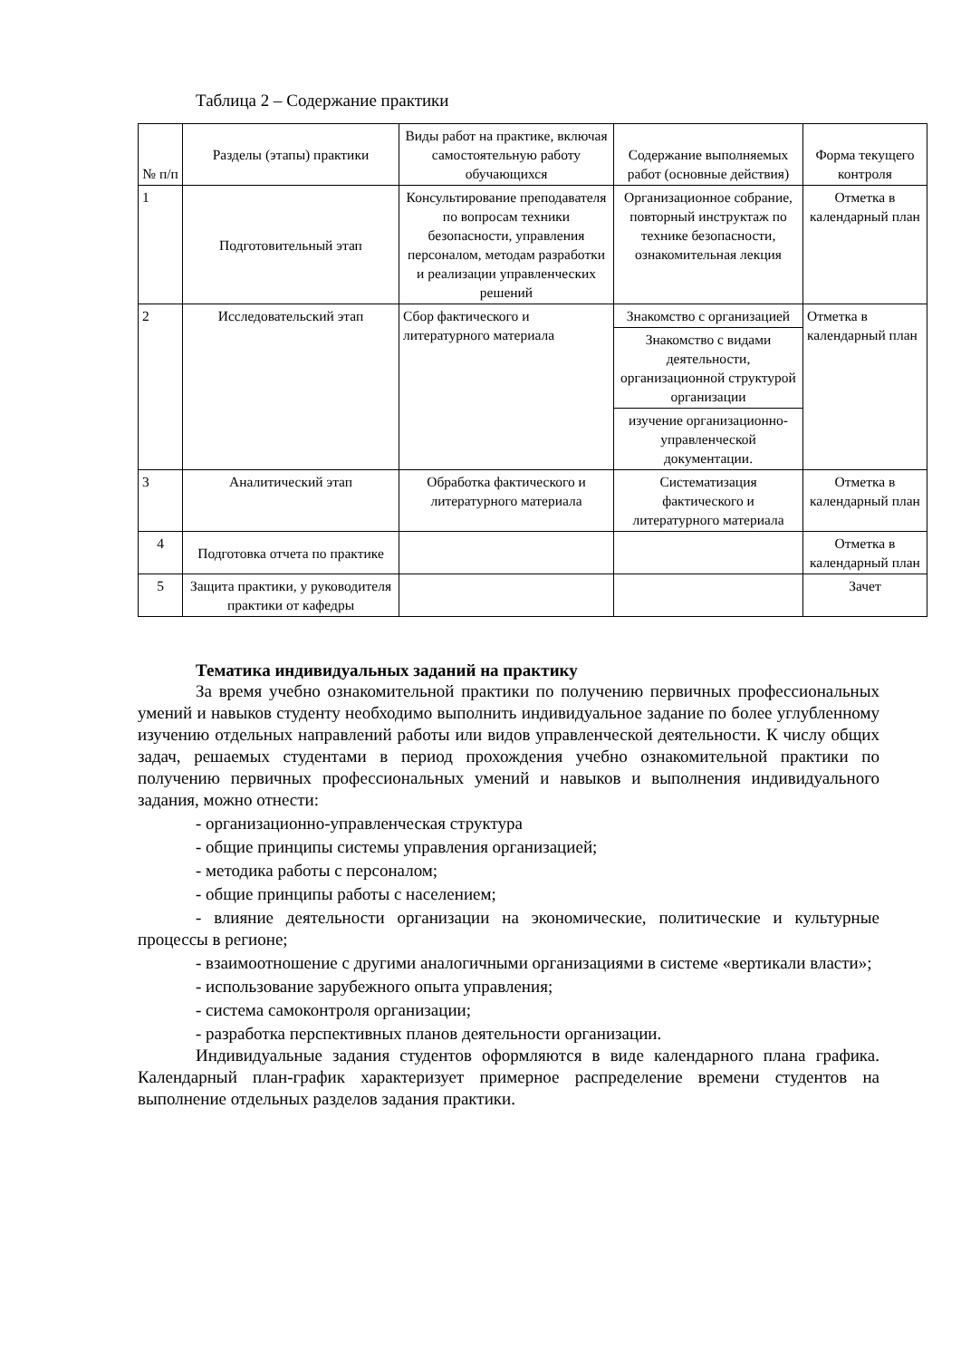Таблица 2 – Содержание практики
| № п/п | Разделы (этапы) практики | Виды работ на практике, включая самостоятельную работу обучающихся | Содержание выполняемых работ (основные действия) | Форма текущего контроля |
| --- | --- | --- | --- | --- |
| 1 | Подготовительный этап | Консультирование преподавателя по вопросам техники безопасности, управления персоналом, методам разработки и реализации управленческих решений | Организационное собрание, повторный инструктаж по технике безопасности, ознакомительная лекция | Отметка в календарный план |
| 2 | Исследовательский этап | Сбор фактического и литературного материала | Знакомство с организацией | Отметка в календарный план |
| | | | Знакомство с видами деятельности, организационной структурой организации | |
| | | | изучение организационно-управленческой документации. | |
| 3 | Аналитический этап | Обработка фактического и литературного материала | Систематизация фактического и литературного материала | Отметка в календарный план |
| 4 | Подготовка отчета по практике | | | Отметка в календарный план |
| 5 | Защита практики, у руководителя практики от кафедры | | | Зачет |
Тематика индивидуальных заданий на практику
За время учебно ознакомительной практики по получению первичных профессиональных умений и навыков студенту необходимо выполнить индивидуальное задание по более углубленному изучению отдельных направлений работы или видов управленческой деятельности. К числу общих задач, решаемых студентами в период прохождения учебно ознакомительной практики по получению первичных профессиональных умений и навыков и выполнения индивидуального задания, можно отнести:
- организационно-управленческая структура
- общие принципы системы управления организацией;
- методика работы с персоналом;
- общие принципы работы с населением;
- влияние деятельности организации на экономические, политические и культурные процессы в регионе;
- взаимоотношение с другими аналогичными организациями в системе «вертикали власти»;
- использование зарубежного опыта управления;
- система самоконтроля организации;
- разработка перспективных планов деятельности организации.
Индивидуальные задания студентов оформляются в виде календарного плана графика. Календарный план-график характеризует примерное распределение времени студентов на выполнение отдельных разделов задания практики.